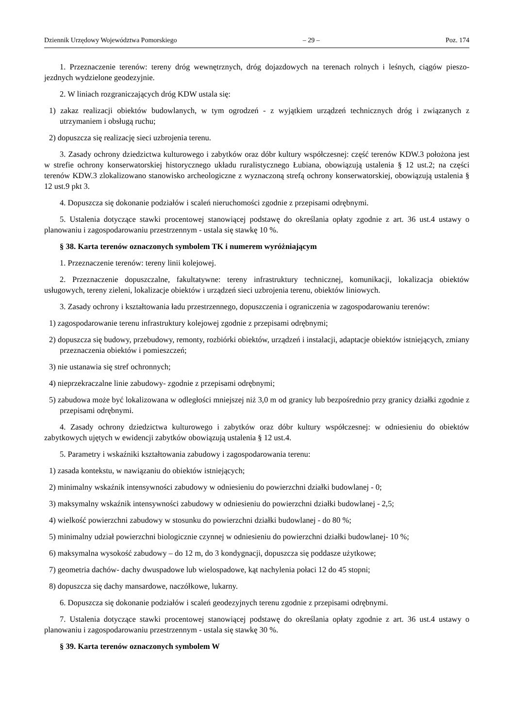Dziennik Urzędowy Województwa Pomorskiego – 29 – Poz. 174
1. Przeznaczenie terenów: tereny dróg wewnętrznych, dróg dojazdowych na terenach rolnych i leśnych, ciągów pieszo-jezdnych wydzielone geodezyjnie.
2. W liniach rozgraniczających dróg KDW ustala się:
1) zakaz realizacji obiektów budowlanych, w tym ogrodzeń - z wyjątkiem urządzeń technicznych dróg i związanych z utrzymaniem i obsługą ruchu;
2) dopuszcza się realizację sieci uzbrojenia terenu.
3. Zasady ochrony dziedzictwa kulturowego i zabytków oraz dóbr kultury współczesnej: część terenów KDW.3 położona jest w strefie ochrony konserwatorskiej historycznego układu ruralistycznego Łubiana, obowiązują ustalenia § 12 ust.2; na części terenów KDW.3 zlokalizowano stanowisko archeologiczne z wyznaczoną strefą ochrony konserwatorskiej, obowiązują ustalenia § 12 ust.9 pkt 3.
4. Dopuszcza się dokonanie podziałów i scaleń nieruchomości zgodnie z przepisami odrębnymi.
5. Ustalenia dotyczące stawki procentowej stanowiącej podstawę do określania opłaty zgodnie z art. 36 ust.4 ustawy o planowaniu i zagospodarowaniu przestrzennym - ustala się stawkę 10 %.
§ 38. Karta terenów oznaczonych symbolem TK i numerem wyróżniającym
1. Przeznaczenie terenów: tereny linii kolejowej.
2. Przeznaczenie dopuszczalne, fakultatywne: tereny infrastruktury technicznej, komunikacji, lokalizacja obiektów usługowych, tereny zieleni, lokalizacje obiektów i urządzeń sieci uzbrojenia terenu, obiektów liniowych.
3. Zasady ochrony i kształtowania ładu przestrzennego, dopuszczenia i ograniczenia w zagospodarowaniu terenów:
1) zagospodarowanie terenu infrastruktury kolejowej zgodnie z przepisami odrębnymi;
2) dopuszcza się budowy, przebudowy, remonty, rozbiórki obiektów, urządzeń i instalacji, adaptacje obiektów istniejących, zmiany przeznaczenia obiektów i pomieszczeń;
3) nie ustanawia się stref ochronnych;
4) nieprzekraczalne linie zabudowy- zgodnie z przepisami odrębnymi;
5) zabudowa może być lokalizowana w odległości mniejszej niż 3,0 m od granicy lub bezpośrednio przy granicy działki zgodnie z przepisami odrębnymi.
4. Zasady ochrony dziedzictwa kulturowego i zabytków oraz dóbr kultury współczesnej: w odniesieniu do obiektów zabytkowych ujętych w ewidencji zabytków obowiązują ustalenia § 12 ust.4.
5. Parametry i wskaźniki kształtowania zabudowy i zagospodarowania terenu:
1) zasada kontekstu, w nawiązaniu do obiektów istniejących;
2) minimalny wskaźnik intensywności zabudowy w odniesieniu do powierzchni działki budowlanej - 0;
3) maksymalny wskaźnik intensywności zabudowy w odniesieniu do powierzchni działki budowlanej - 2,5;
4) wielkość powierzchni zabudowy w stosunku do powierzchni działki budowlanej - do 80 %;
5) minimalny udział powierzchni biologicznie czynnej w odniesieniu do powierzchni działki budowlanej- 10 %;
6) maksymalna wysokość zabudowy – do 12 m, do 3 kondygnacji, dopuszcza się poddasze użytkowe;
7) geometria dachów- dachy dwuspadowe lub wielospadowe, kąt nachylenia połaci 12 do 45 stopni;
8) dopuszcza się dachy mansardowe, naczółkowe, lukarny.
6. Dopuszcza się dokonanie podziałów i scaleń geodezyjnych terenu zgodnie z przepisami odrębnymi.
7. Ustalenia dotyczące stawki procentowej stanowiącej podstawę do określania opłaty zgodnie z art. 36 ust.4 ustawy o planowaniu i zagospodarowaniu przestrzennym - ustala się stawkę 30 %.
§ 39. Karta terenów oznaczonych symbolem W